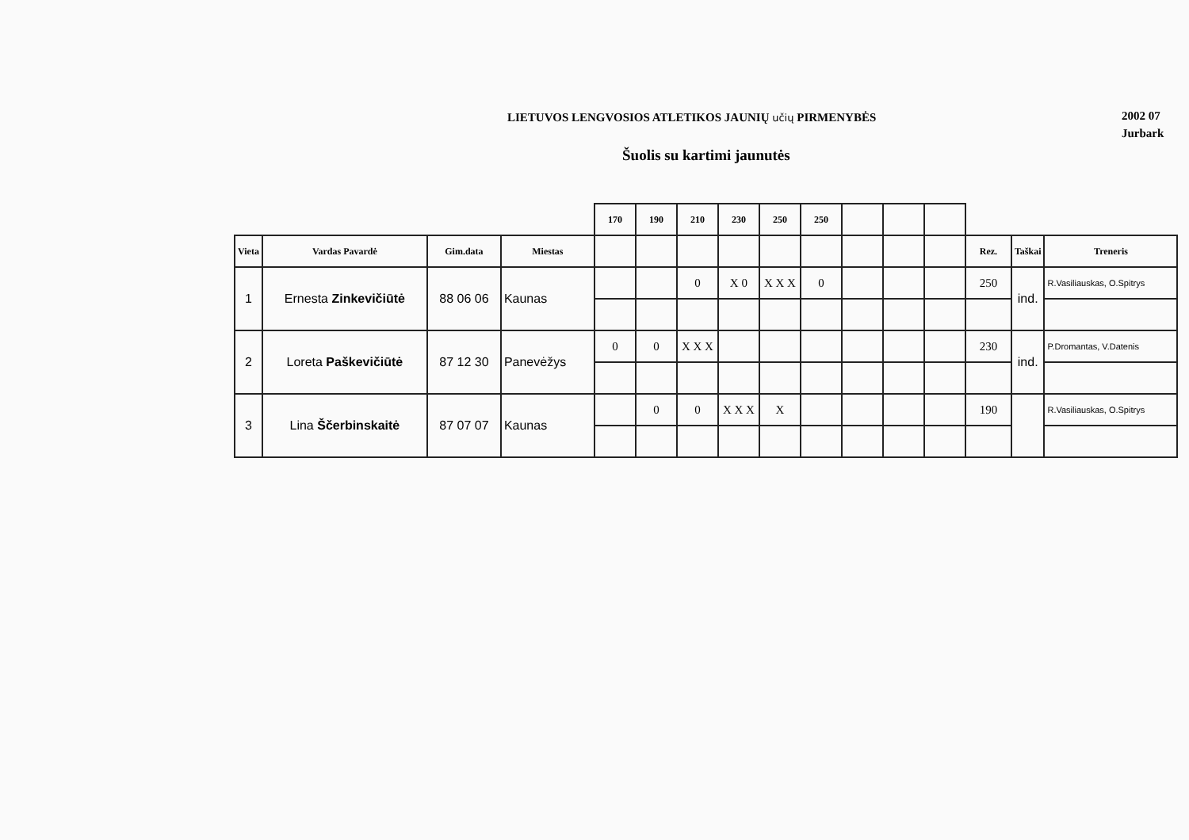LIETUVOS LENGVOSIOS ATLETIKOS JAUNIŲ učių PIRMENYBĖS
Šuolis su kartimi jaunutės
2002 07
Jurbark
| | | | | 170 | 190 | 210 | 230 | 250 | 250 | | | | | | |
| --- | --- | --- | --- | --- | --- | --- | --- | --- | --- | --- | --- | --- | --- | --- | --- |
| Vieta | Vardas Pavardė | Gim.data | Miestas | | | | | | | | | | Rez. | Taškai | Treneris |
| 1 | Ernesta Zinkevičiūtė | 88 06 06 | Kaunas | | | 0 | X 0 | X X X | 0 | | | | 250 | ind. | R.Vasiliauskas, O.Spitrys |
| 2 | Loreta Paškevičiūtė | 87 12 30 | Panevėžys | 0 | 0 | X X X | | | | | | | 230 | ind. | P.Dromantas, V.Datenis |
| 3 | Lina Ščerbinskaitė | 87 07 07 | Kaunas | | 0 | 0 | X X X | X | | | | | 190 | | R.Vasiliauskas, O.Spitrys |